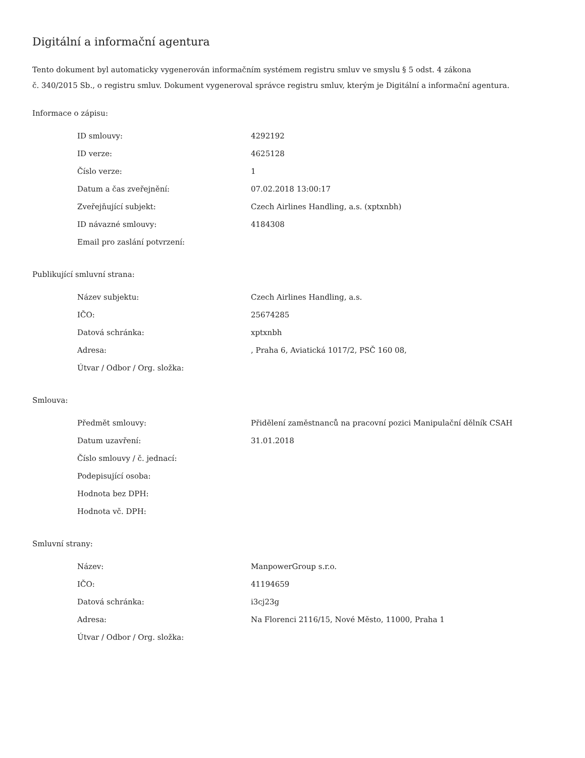Digitální a informační agentura
Tento dokument byl automaticky vygenerován informačním systémem registru smluv ve smyslu § 5 odst. 4 zákona
č. 340/2015 Sb., o registru smluv. Dokument vygeneroval správce registru smluv, kterým je Digitální a informační agentura.
Informace o zápisu:
| ID smlouvy: | 4292192 |
| ID verze: | 4625128 |
| Číslo verze: | 1 |
| Datum a čas zveřejnění: | 07.02.2018 13:00:17 |
| Zveřejňující subjekt: | Czech Airlines Handling, a.s. (xptxnbh) |
| ID návazné smlouvy: | 4184308 |
| Email pro zaslání potvrzení: | |
Publikující smluvní strana:
| Název subjektu: | Czech Airlines Handling, a.s. |
| IČO: | 25674285 |
| Datová schránka: | xptxnbh |
| Adresa: | , Praha 6, Aviatická 1017/2, PSČ 160 08, |
| Útvar / Odbor / Org. složka: | |
Smlouva:
| Předmět smlouvy: | Přidělení zaměstnanců na pracovní pozici Manipulační dělník CSAH |
| Datum uzavření: | 31.01.2018 |
| Číslo smlouvy / č. jednací: | |
| Podepisující osoba: | |
| Hodnota bez DPH: | |
| Hodnota vč. DPH: | |
Smluvní strany:
| Název: | ManpowerGroup s.r.o. |
| IČO: | 41194659 |
| Datová schránka: | i3cj23g |
| Adresa: | Na Florenci 2116/15, Nové Město, 11000, Praha 1 |
| Útvar / Odbor / Org. složka: | |